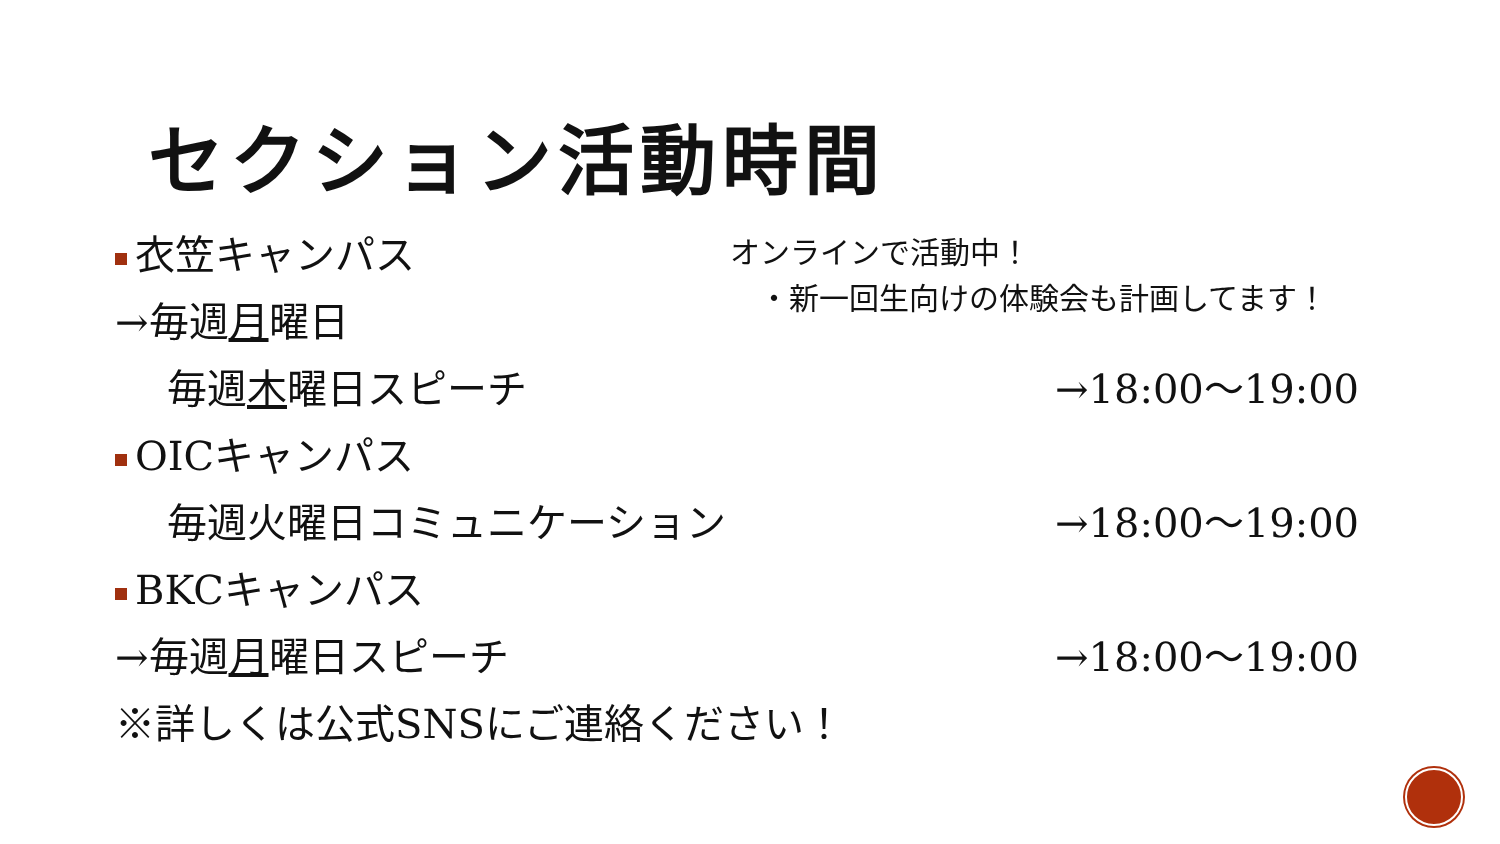セクション活動時間
オンラインで活動中！
・新一回生向けの体験会も計画してます！
衣笠キャンパス
→毎週月曜日
毎週木曜日スピーチ →18:00～19:00
OICキャンパス
毎週火曜日コミュニケーション →18:00～19:00
BKCキャンパス
→毎週月曜日スピーチ →18:00～19:00
※詳しくは公式SNSにご連絡ください！